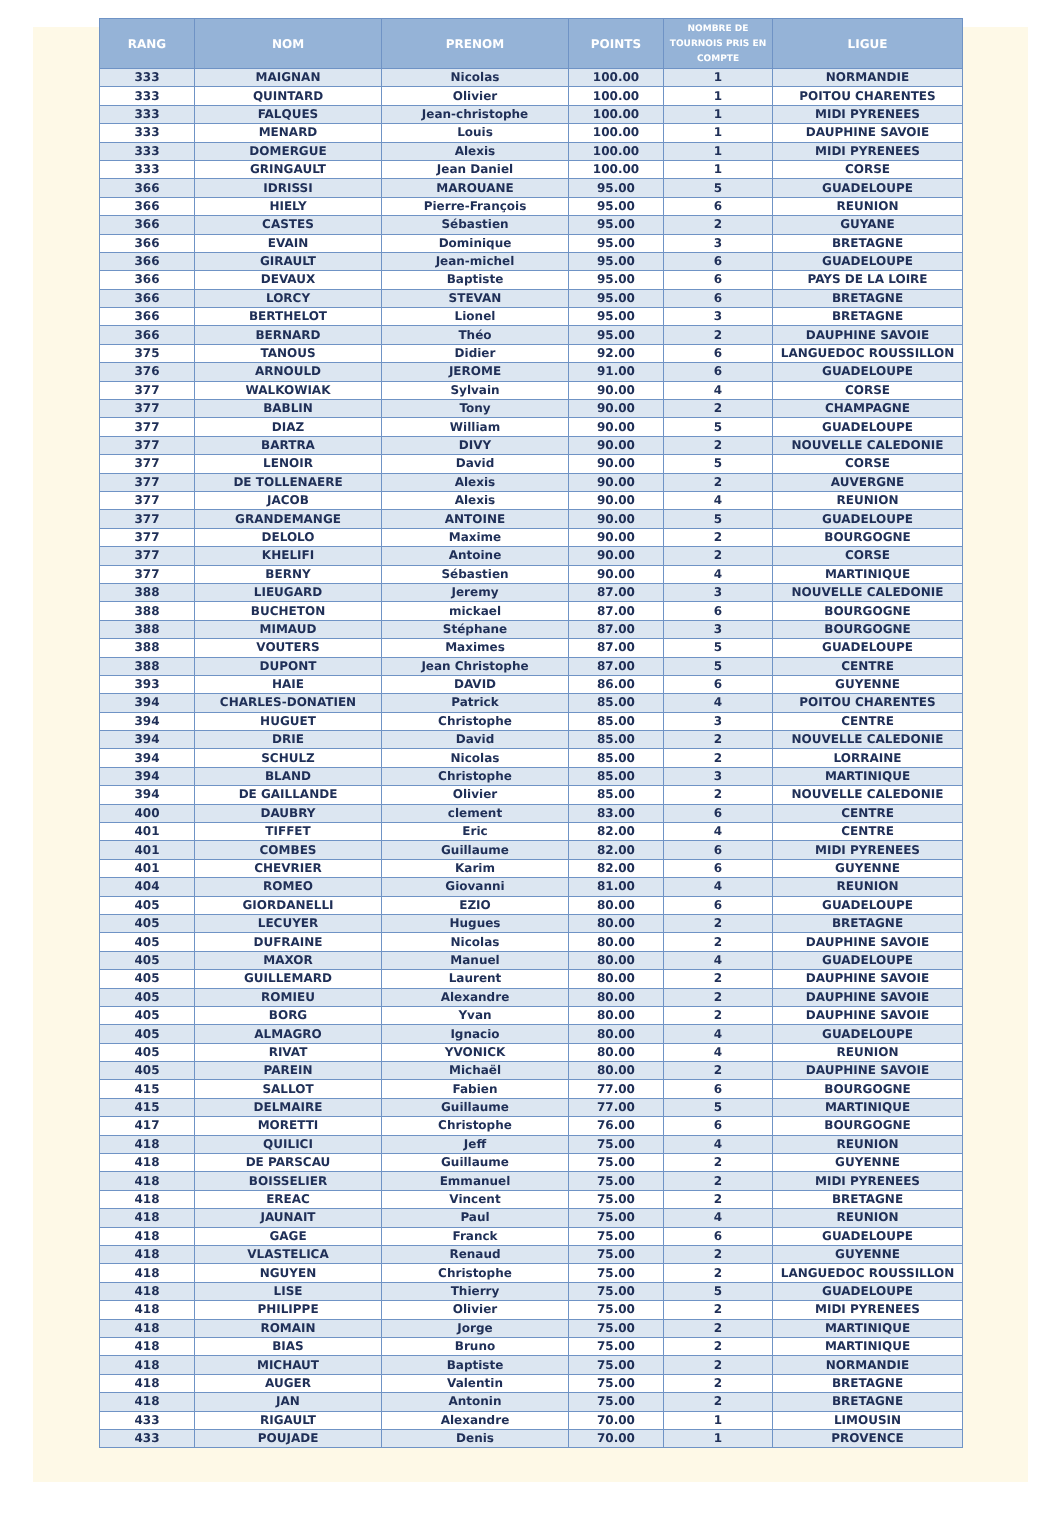| RANG | NOM | PRENOM | POINTS | NOMBRE DE TOURNOIS PRIS EN COMPTE | LIGUE |
| --- | --- | --- | --- | --- | --- |
| 333 | MAIGNAN | Nicolas | 100.00 | 1 | NORMANDIE |
| 333 | QUINTARD | Olivier | 100.00 | 1 | POITOU CHARENTES |
| 333 | FALQUES | Jean-christophe | 100.00 | 1 | MIDI PYRENEES |
| 333 | MENARD | Louis | 100.00 | 1 | DAUPHINE SAVOIE |
| 333 | DOMERGUE | Alexis | 100.00 | 1 | MIDI PYRENEES |
| 333 | GRINGAULT | Jean Daniel | 100.00 | 1 | CORSE |
| 366 | IDRISSI | MAROUANE | 95.00 | 5 | GUADELOUPE |
| 366 | HIELY | Pierre-François | 95.00 | 6 | REUNION |
| 366 | CASTES | Sébastien | 95.00 | 2 | GUYANE |
| 366 | EVAIN | Dominique | 95.00 | 3 | BRETAGNE |
| 366 | GIRAULT | Jean-michel | 95.00 | 6 | GUADELOUPE |
| 366 | DEVAUX | Baptiste | 95.00 | 6 | PAYS DE LA LOIRE |
| 366 | LORCY | STEVAN | 95.00 | 6 | BRETAGNE |
| 366 | BERTHELOT | Lionel | 95.00 | 3 | BRETAGNE |
| 366 | BERNARD | Théo | 95.00 | 2 | DAUPHINE SAVOIE |
| 375 | TANOUS | Didier | 92.00 | 6 | LANGUEDOC ROUSSILLON |
| 376 | ARNOULD | JEROME | 91.00 | 6 | GUADELOUPE |
| 377 | WALKOWIAK | Sylvain | 90.00 | 4 | CORSE |
| 377 | BABLIN | Tony | 90.00 | 2 | CHAMPAGNE |
| 377 | DIAZ | William | 90.00 | 5 | GUADELOUPE |
| 377 | BARTRA | DIVY | 90.00 | 2 | NOUVELLE CALEDONIE |
| 377 | LENOIR | David | 90.00 | 5 | CORSE |
| 377 | DE TOLLENAERE | Alexis | 90.00 | 2 | AUVERGNE |
| 377 | JACOB | Alexis | 90.00 | 4 | REUNION |
| 377 | GRANDEMANGE | ANTOINE | 90.00 | 5 | GUADELOUPE |
| 377 | DELOLO | Maxime | 90.00 | 2 | BOURGOGNE |
| 377 | KHELIFI | Antoine | 90.00 | 2 | CORSE |
| 377 | BERNY | Sébastien | 90.00 | 4 | MARTINIQUE |
| 388 | LIEUGARD | Jeremy | 87.00 | 3 | NOUVELLE CALEDONIE |
| 388 | BUCHETON | mickael | 87.00 | 6 | BOURGOGNE |
| 388 | MIMAUD | Stéphane | 87.00 | 3 | BOURGOGNE |
| 388 | VOUTERS | Maximes | 87.00 | 5 | GUADELOUPE |
| 388 | DUPONT | Jean Christophe | 87.00 | 5 | CENTRE |
| 393 | HAIE | DAVID | 86.00 | 6 | GUYENNE |
| 394 | CHARLES-DONATIEN | Patrick | 85.00 | 4 | POITOU CHARENTES |
| 394 | HUGUET | Christophe | 85.00 | 3 | CENTRE |
| 394 | DRIE | David | 85.00 | 2 | NOUVELLE CALEDONIE |
| 394 | SCHULZ | Nicolas | 85.00 | 2 | LORRAINE |
| 394 | BLAND | Christophe | 85.00 | 3 | MARTINIQUE |
| 394 | DE GAILLANDE | Olivier | 85.00 | 2 | NOUVELLE CALEDONIE |
| 400 | DAUBRY | clement | 83.00 | 6 | CENTRE |
| 401 | TIFFET | Eric | 82.00 | 4 | CENTRE |
| 401 | COMBES | Guillaume | 82.00 | 6 | MIDI PYRENEES |
| 401 | CHEVRIER | Karim | 82.00 | 6 | GUYENNE |
| 404 | ROMEO | Giovanni | 81.00 | 4 | REUNION |
| 405 | GIORDANELLI | EZIO | 80.00 | 6 | GUADELOUPE |
| 405 | LECUYER | Hugues | 80.00 | 2 | BRETAGNE |
| 405 | DUFRAINE | Nicolas | 80.00 | 2 | DAUPHINE SAVOIE |
| 405 | MAXOR | Manuel | 80.00 | 4 | GUADELOUPE |
| 405 | GUILLEMARD | Laurent | 80.00 | 2 | DAUPHINE SAVOIE |
| 405 | ROMIEU | Alexandre | 80.00 | 2 | DAUPHINE SAVOIE |
| 405 | BORG | Yvan | 80.00 | 2 | DAUPHINE SAVOIE |
| 405 | ALMAGRO | Ignacio | 80.00 | 4 | GUADELOUPE |
| 405 | RIVAT | YVONICK | 80.00 | 4 | REUNION |
| 405 | PAREIN | Michaël | 80.00 | 2 | DAUPHINE SAVOIE |
| 415 | SALLOT | Fabien | 77.00 | 6 | BOURGOGNE |
| 415 | DELMAIRE | Guillaume | 77.00 | 5 | MARTINIQUE |
| 417 | MORETTI | Christophe | 76.00 | 6 | BOURGOGNE |
| 418 | QUILICI | Jeff | 75.00 | 4 | REUNION |
| 418 | DE PARSCAU | Guillaume | 75.00 | 2 | GUYENNE |
| 418 | BOISSELIER | Emmanuel | 75.00 | 2 | MIDI PYRENEES |
| 418 | EREAC | Vincent | 75.00 | 2 | BRETAGNE |
| 418 | JAUNAIT | Paul | 75.00 | 4 | REUNION |
| 418 | GAGE | Franck | 75.00 | 6 | GUADELOUPE |
| 418 | VLASTELICA | Renaud | 75.00 | 2 | GUYENNE |
| 418 | NGUYEN | Christophe | 75.00 | 2 | LANGUEDOC ROUSSILLON |
| 418 | LISE | Thierry | 75.00 | 5 | GUADELOUPE |
| 418 | PHILIPPE | Olivier | 75.00 | 2 | MIDI PYRENEES |
| 418 | ROMAIN | Jorge | 75.00 | 2 | MARTINIQUE |
| 418 | BIAS | Bruno | 75.00 | 2 | MARTINIQUE |
| 418 | MICHAUT | Baptiste | 75.00 | 2 | NORMANDIE |
| 418 | AUGER | Valentin | 75.00 | 2 | BRETAGNE |
| 418 | JAN | Antonin | 75.00 | 2 | BRETAGNE |
| 433 | RIGAULT | Alexandre | 70.00 | 1 | LIMOUSIN |
| 433 | POUJADE | Denis | 70.00 | 1 | PROVENCE |